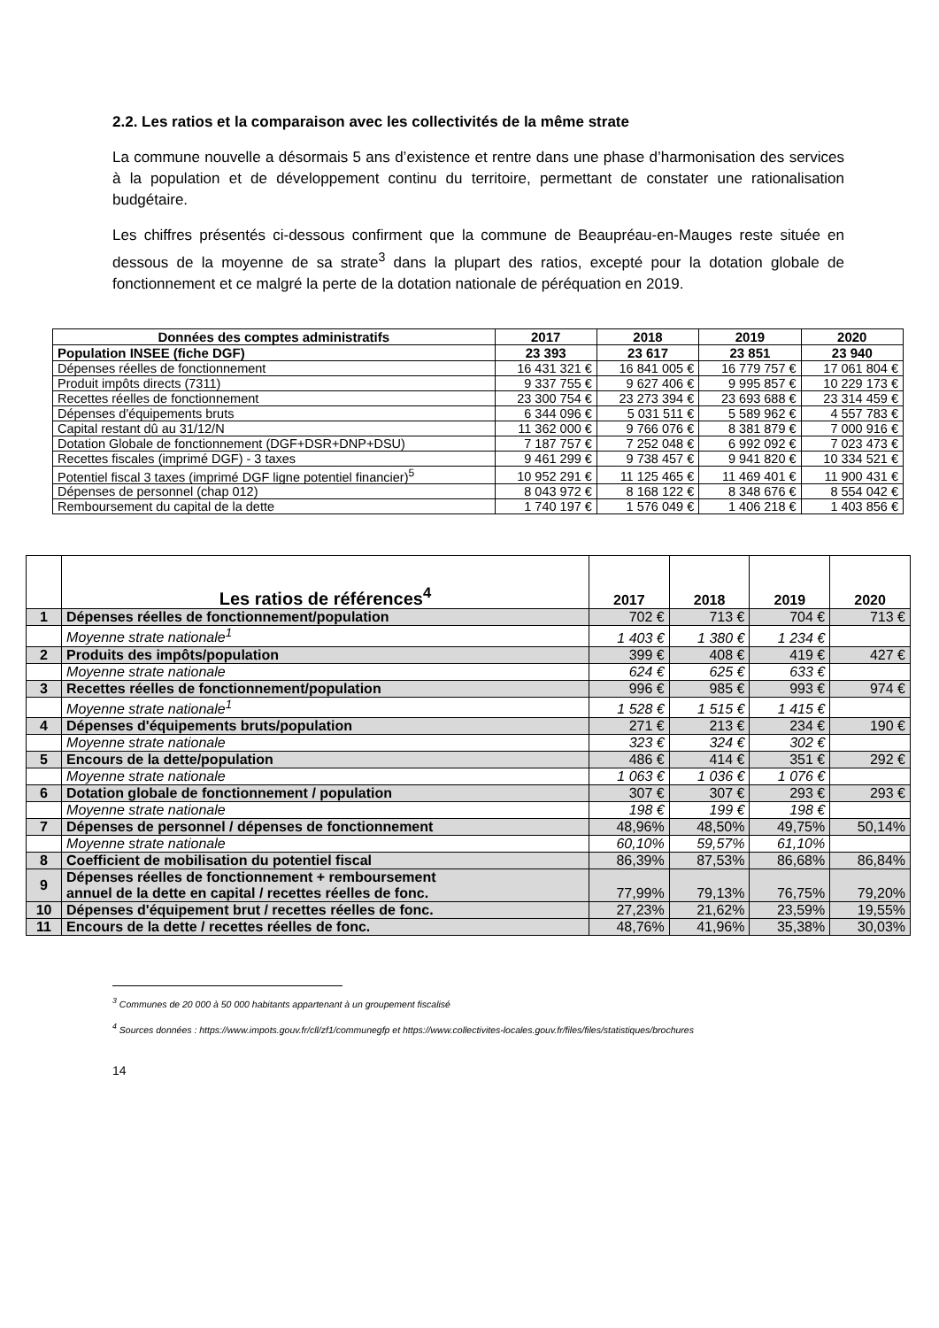2.2. Les ratios et la comparaison avec les collectivités de la même strate
La commune nouvelle a désormais 5 ans d’existence et rentre dans une phase d’harmonisation des services à la population et de développement continu du territoire, permettant de constater une rationalisation budgétaire.
Les chiffres présentés ci-dessous confirment que la commune de Beaupréau-en-Mauges reste située en dessous de la moyenne de sa strate<sup>3</sup> dans la plupart des ratios, excepté pour la dotation globale de fonctionnement et ce malgré la perte de la dotation nationale de péréquation en 2019.
| Données des comptes administratifs | 2017 | 2018 | 2019 | 2020 |
| --- | --- | --- | --- | --- |
| Population INSEE (fiche DGF) | 23 393 | 23 617 | 23 851 | 23 940 |
| Dépenses réelles de fonctionnement | 16 431 321 € | 16 841 005 € | 16 779 757 € | 17 061 804 € |
| Produit impôts directs (7311) | 9 337 755 € | 9 627 406 € | 9 995 857 € | 10 229 173 € |
| Recettes réelles de fonctionnement | 23 300 754 € | 23 273 394 € | 23 693 688 € | 23 314 459 € |
| Dépenses d'équipements bruts | 6 344 096 € | 5 031 511 € | 5 589 962 € | 4 557 783 € |
| Capital restant dû au 31/12/N | 11 362 000 € | 9 766 076 € | 8 381 879 € | 7 000 916 € |
| Dotation Globale de fonctionnement (DGF+DSR+DNP+DSU) | 7 187 757 € | 7 252 048 € | 6 992 092 € | 7 023 473 € |
| Recettes fiscales (imprimé DGF) - 3 taxes | 9 461 299 € | 9 738 457 € | 9 941 820 € | 10 334 521 € |
| Potentiel fiscal 3 taxes (imprimé DGF ligne potentiel financier)<sup>5</sup> | 10 952 291 € | 11 125 465 € | 11 469 401 € | 11 900 431 € |
| Dépenses de personnel (chap 012) | 8 043 972 € | 8 168 122 € | 8 348 676 € | 8 554 042 € |
| Remboursement du capital de la dette | 1 740 197 € | 1 576 049 € | 1 406 218 € | 1 403 856 € |
| | Les ratios de références<sup>4</sup> | 2017 | 2018 | 2019 | 2020 |
| --- | --- | --- | --- | --- | --- |
| 1 | Dépenses réelles de fonctionnement/population | 702 € | 713 € | 704 € | 713 € |
| | Moyenne strate nationale<sup>1</sup> | 1 403 € | 1 380 € | 1 234 € | |
| 2 | Produits des impôts/population | 399 € | 408 € | 419 € | 427 € |
| | Moyenne strate nationale | 624 € | 625 € | 633 € | |
| 3 | Recettes réelles de fonctionnement/population | 996 € | 985 € | 993 € | 974 € |
| | Moyenne strate nationale<sup>1</sup> | 1 528 € | 1 515 € | 1 415 € | |
| 4 | Dépenses d'équipements bruts/population | 271 € | 213 € | 234 € | 190 € |
| | Moyenne strate nationale | 323 € | 324 € | 302 € | |
| 5 | Encours de la dette/population | 486 € | 414 € | 351 € | 292 € |
| | Moyenne strate nationale | 1 063 € | 1 036 € | 1 076 € | |
| 6 | Dotation globale de fonctionnement / population | 307 € | 307 € | 293 € | 293 € |
| | Moyenne strate nationale | 198 € | 199 € | 198 € | |
| 7 | Dépenses de personnel / dépenses de fonctionnement | 48,96% | 48,50% | 49,75% | 50,14% |
| | Moyenne strate nationale | 60,10% | 59,57% | 61,10% | |
| 8 | Coefficient de mobilisation du potentiel fiscal | 86,39% | 87,53% | 86,68% | 86,84% |
| 9 | Dépenses réelles de fonctionnement + remboursement annuel de la dette en capital / recettes réelles de fonc. | 77,99% | 79,13% | 76,75% | 79,20% |
| 10 | Dépenses d'équipement brut / recettes réelles de fonc. | 27,23% | 21,62% | 23,59% | 19,55% |
| 11 | Encours de la dette / recettes réelles de fonc. | 48,76% | 41,96% | 35,38% | 30,03% |
<sup>3</sup> Communes de 20 000 à 50 000 habitants appartenant à un groupement fiscalisé
<sup>4</sup> Sources données : https://www.impots.gouv.fr/cll/zf1/communegfp et https://www.collectivites-locales.gouv.fr/files/files/statistiques/brochures
14